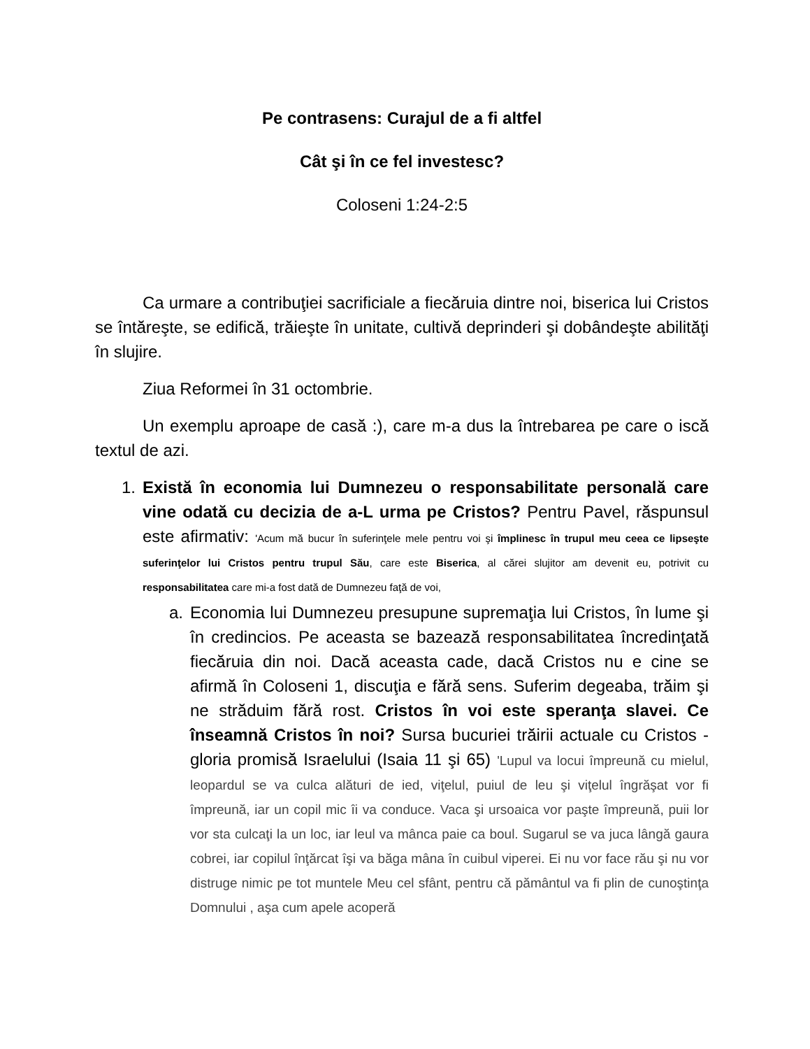Pe contrasens: Curajul de a fi altfel
Cât şi în ce fel investesc?
Coloseni 1:24-2:5
Ca urmare a contribuţiei sacrificiale a fiecăruia dintre noi, biserica lui Cristos se întăreşte, se edifică, trăieşte în unitate, cultivă deprinderi şi dobândeşte abilităţi în slujire.
Ziua Reformei în 31 octombrie.
Un exemplu aproape de casă :), care m-a dus la întrebarea pe care o iscă textul de azi.
1. Există în economia lui Dumnezeu o responsabilitate personală care vine odată cu decizia de a-L urma pe Cristos? Pentru Pavel, răspunsul este afirmativ: 'Acum mă bucur în suferinţele mele pentru voi şi împlinesc în trupul meu ceea ce lipseşte suferinţelor lui Cristos pentru trupul Său, care este Biserica, al cărei slujitor am devenit eu, potrivit cu responsabilitatea care mi-a fost dată de Dumnezeu faţă de voi,
a. Economia lui Dumnezeu presupune supremaţia lui Cristos, în lume şi în credincios. Pe aceasta se bazează responsabilitatea încredinţată fiecăruia din noi. Dacă aceasta cade, dacă Cristos nu e cine se afirmă în Coloseni 1, discuţia e fără sens. Suferim degeaba, trăim şi ne străduim fără rost. Cristos în voi este speranţa slavei. Ce înseamnă Cristos în noi? Sursa bucuriei trăirii actuale cu Cristos - gloria promisă Israelului (Isaia 11 şi 65) 'Lupul va locui împreună cu mielul, leopardul se va culca alături de ied, viţelul, puiul de leu şi viţelul îngrăşat vor fi împreună, iar un copil mic îi va conduce. Vaca şi ursoaica vor paşte împreună, puii lor vor sta culcaţi la un loc, iar leul va mânca paie ca boul. Sugarul se va juca lângă gaura cobrei, iar copilul înţărcat îşi va băga mâna în cuibul viperei. Ei nu vor face rău şi nu vor distruge nimic pe tot muntele Meu cel sfânt, pentru că pământul va fi plin de cunoştinţa Domnului , aşa cum apele acoperă